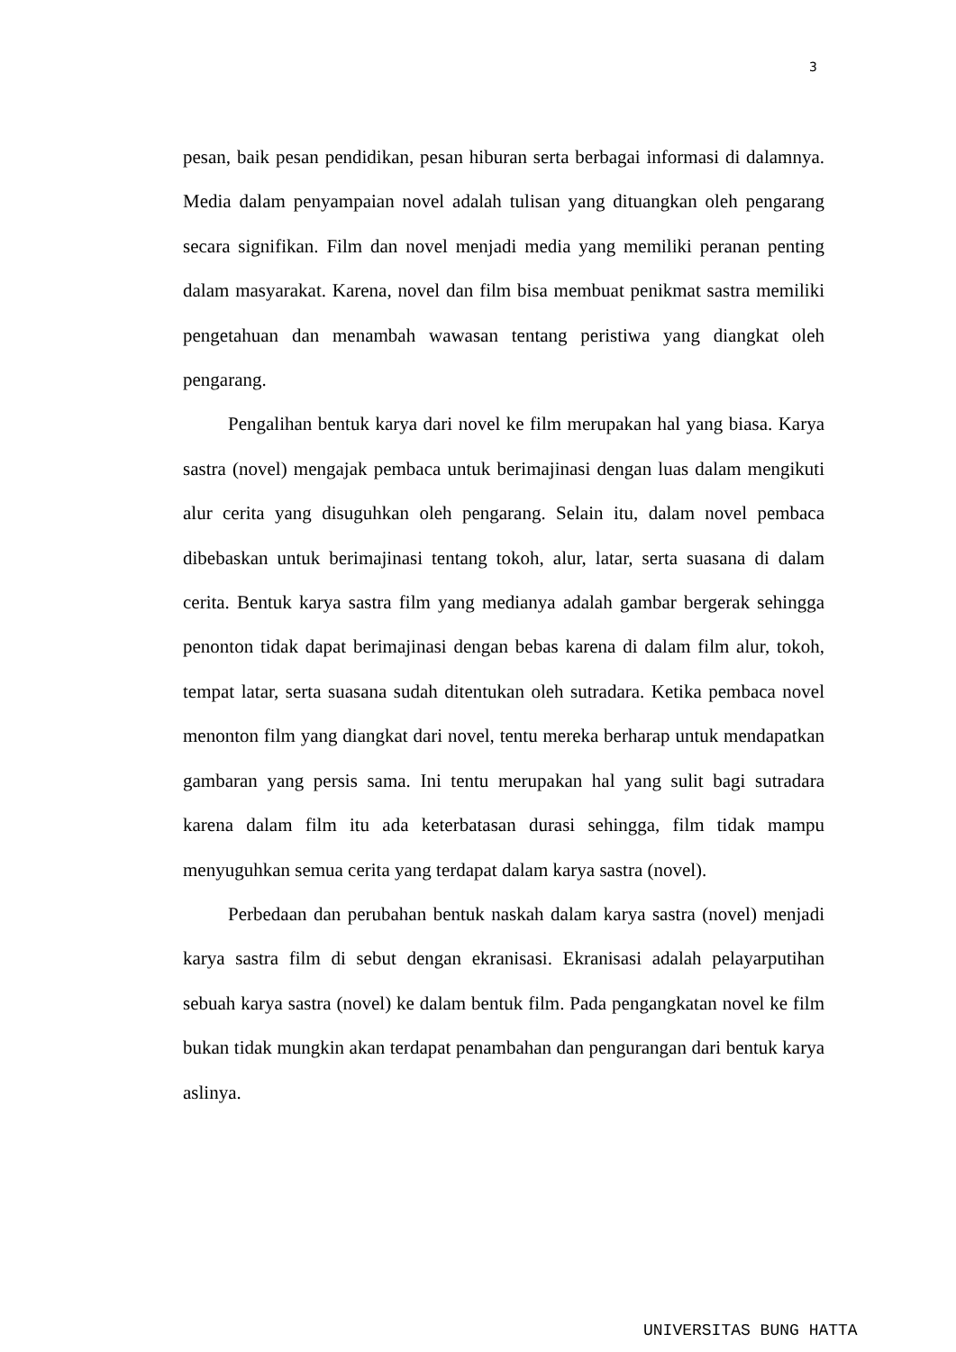3
pesan, baik pesan pendidikan, pesan hiburan serta berbagai informasi di dalamnya. Media dalam penyampaian novel adalah tulisan yang dituangkan oleh pengarang secara signifikan. Film dan novel menjadi media yang memiliki peranan penting dalam masyarakat. Karena, novel dan film bisa membuat penikmat sastra memiliki pengetahuan dan menambah wawasan tentang peristiwa yang diangkat oleh pengarang.
Pengalihan bentuk karya dari novel ke film merupakan hal yang biasa. Karya sastra (novel) mengajak pembaca untuk berimajinasi dengan luas dalam mengikuti alur cerita yang disuguhkan oleh pengarang. Selain itu, dalam novel pembaca dibebaskan untuk berimajinasi tentang tokoh, alur, latar, serta suasana di dalam cerita. Bentuk karya sastra film yang medianya adalah gambar bergerak sehingga penonton tidak dapat berimajinasi dengan bebas karena di dalam film alur, tokoh, tempat latar, serta suasana sudah ditentukan oleh sutradara. Ketika pembaca novel menonton film yang diangkat dari novel, tentu mereka berharap untuk mendapatkan gambaran yang persis sama. Ini tentu merupakan hal yang sulit bagi sutradara karena dalam film itu ada keterbatasan durasi sehingga, film tidak mampu menyuguhkan semua cerita yang terdapat dalam karya sastra (novel).
Perbedaan dan perubahan bentuk naskah dalam karya sastra (novel) menjadi karya sastra film di sebut dengan ekranisasi. Ekranisasi adalah pelayarputihan sebuah karya sastra (novel) ke dalam bentuk film. Pada pengangkatan novel ke film bukan tidak mungkin akan terdapat penambahan dan pengurangan dari bentuk karya aslinya.
UNIVERSITAS BUNG HATTA